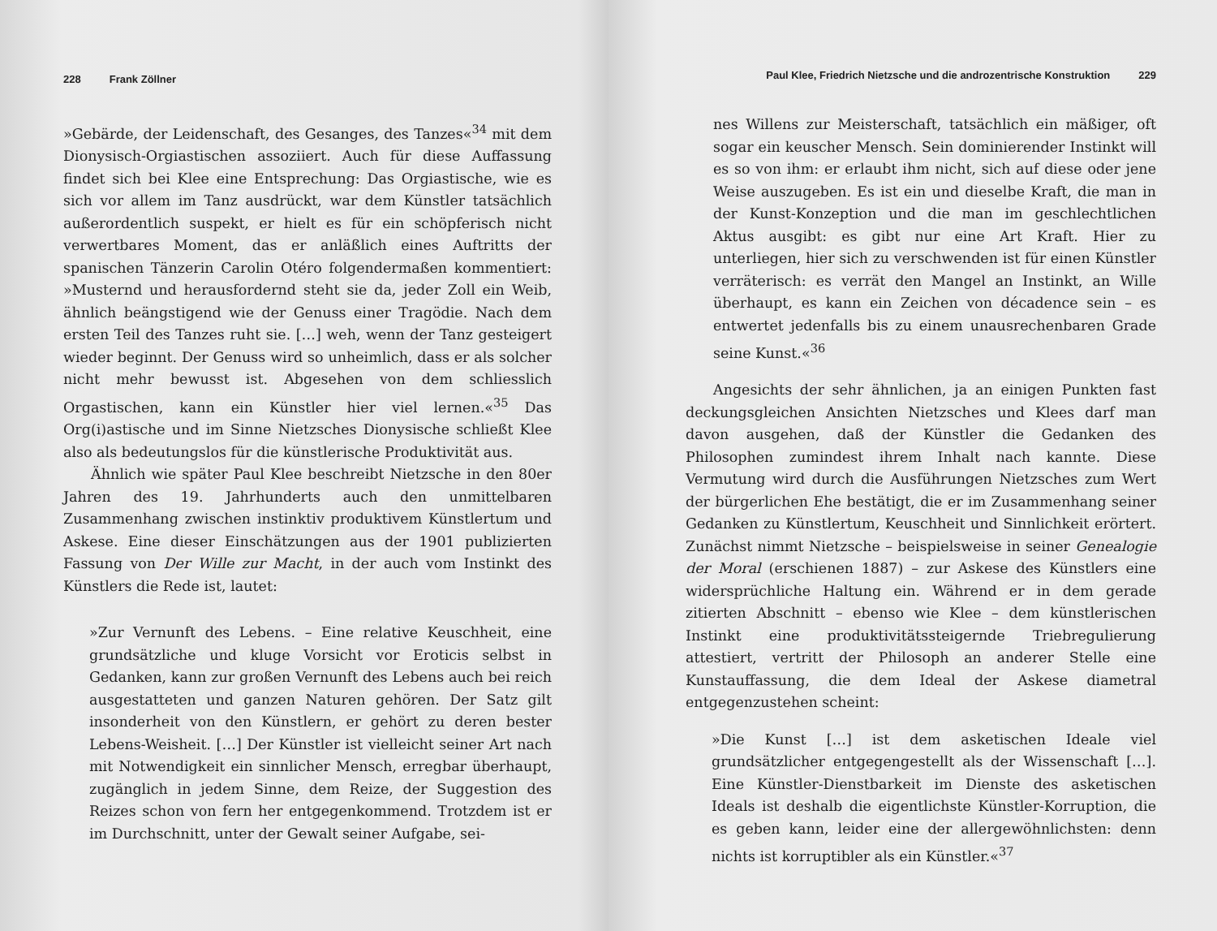228 Frank Zöllner
»Gebärde, der Leidenschaft, des Gesanges, des Tanzes«<sup>34</sup> mit dem Dionysisch-Orgiastischen assoziiert. Auch für diese Auffassung findet sich bei Klee eine Entsprechung: Das Orgiastische, wie es sich vor allem im Tanz ausdrückt, war dem Künstler tatsächlich außerordentlich suspekt, er hielt es für ein schöpferisch nicht verwertbares Moment, das er anläßlich eines Auftritts der spanischen Tänzerin Carolin Otéro folgendermaßen kommentiert: »Musternd und herausfordernd steht sie da, jeder Zoll ein Weib, ähnlich beängstigend wie der Genuss einer Tragödie. Nach dem ersten Teil des Tanzes ruht sie. […] weh, wenn der Tanz gesteigert wieder beginnt. Der Genuss wird so unheimlich, dass er als solcher nicht mehr bewusst ist. Abgesehen von dem schliesslich Orgastischen, kann ein Künstler hier viel lernen.«<sup>35</sup> Das Org(i)astische und im Sinne Nietzsches Dionysische schließt Klee also als bedeutungslos für die künstlerische Produktivität aus.
Ähnlich wie später Paul Klee beschreibt Nietzsche in den 80er Jahren des 19. Jahrhunderts auch den unmittelbaren Zusammenhang zwischen instinktiv produktivem Künstlertum und Askese. Eine dieser Einschätzungen aus der 1901 publizierten Fassung von Der Wille zur Macht, in der auch vom Instinkt des Künstlers die Rede ist, lautet:
»Zur Vernunft des Lebens. – Eine relative Keuschheit, eine grundsätzliche und kluge Vorsicht vor Eroticis selbst in Gedanken, kann zur großen Vernunft des Lebens auch bei reich ausgestatteten und ganzen Naturen gehören. Der Satz gilt insonderheit von den Künstlern, er gehört zu deren bester Lebens-Weisheit. […] Der Künstler ist vielleicht seiner Art nach mit Notwendigkeit ein sinnlicher Mensch, erregbar überhaupt, zugänglich in jedem Sinne, dem Reize, der Suggestion des Reizes schon von fern her entgegenkommend. Trotzdem ist er im Durchschnitt, unter der Gewalt seiner Aufgabe, sei-
Paul Klee, Friedrich Nietzsche und die androzentrische Konstruktion 229
nes Willens zur Meisterschaft, tatsächlich ein mäßiger, oft sogar ein keuscher Mensch. Sein dominierender Instinkt will es so von ihm: er erlaubt ihm nicht, sich auf diese oder jene Weise auszugeben. Es ist ein und dieselbe Kraft, die man in der Kunst-Konzeption und die man im geschlechtlichen Aktus ausgibt: es gibt nur eine Art Kraft. Hier zu unterliegen, hier sich zu verschwenden ist für einen Künstler verräterisch: es verrät den Mangel an Instinkt, an Wille überhaupt, es kann ein Zeichen von décadence sein – es entwertet jedenfalls bis zu einem unausrechenbaren Grade seine Kunst.«<sup>36</sup>
Angesichts der sehr ähnlichen, ja an einigen Punkten fast deckungsgleichen Ansichten Nietzsches und Klees darf man davon ausgehen, daß der Künstler die Gedanken des Philosophen zumindest ihrem Inhalt nach kannte. Diese Vermutung wird durch die Ausführungen Nietzsches zum Wert der bürgerlichen Ehe bestätigt, die er im Zusammenhang seiner Gedanken zu Künstlertum, Keuschheit und Sinnlichkeit erörtert. Zunächst nimmt Nietzsche – beispielsweise in seiner Genealogie der Moral (erschienen 1887) – zur Askese des Künstlers eine widersprüchliche Haltung ein. Während er in dem gerade zitierten Abschnitt – ebenso wie Klee – dem künstlerischen Instinkt eine produktivitätssteigernde Triebregulierung attestiert, vertritt der Philosoph an anderer Stelle eine Kunstauffassung, die dem Ideal der Askese diametral entgegenzustehen scheint:
»Die Kunst […] ist dem asketischen Ideale viel grundsätzlicher entgegengestellt als der Wissenschaft […]. Eine Künstler-Dienstbarkeit im Dienste des asketischen Ideals ist deshalb die eigentlichste Künstler-Korruption, die es geben kann, leider eine der allergewöhnlichsten: denn nichts ist korruptibler als ein Künstler.«<sup>37</sup>